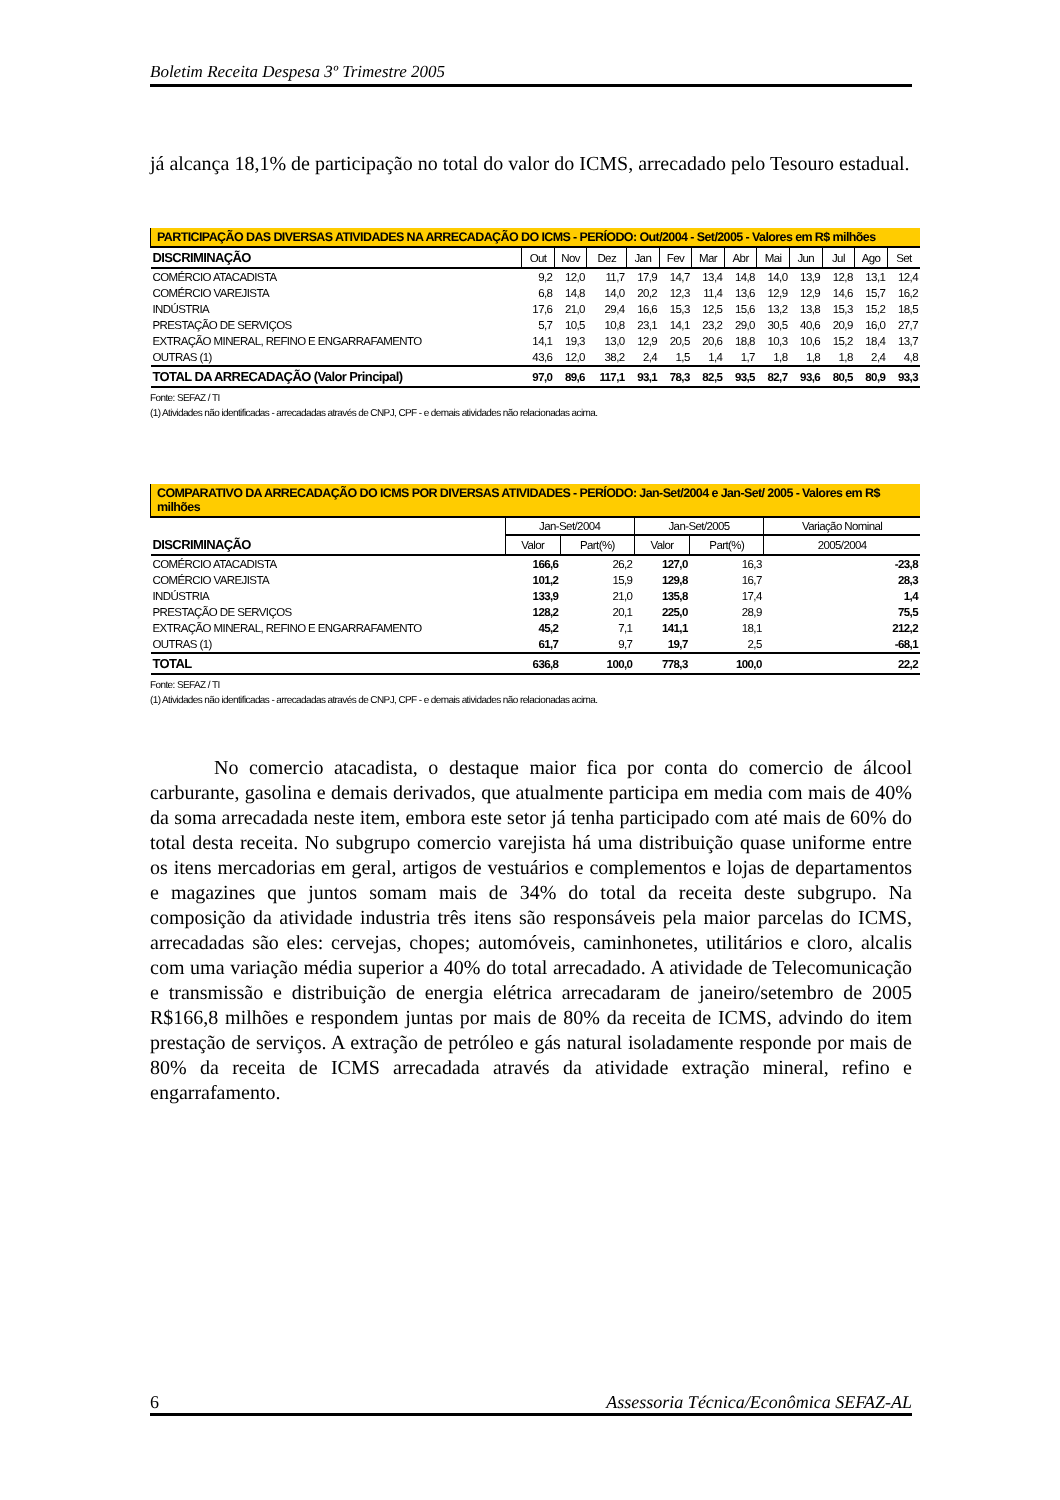Boletim Receita Despesa 3º Trimestre 2005
já alcança 18,1% de participação no total do valor do ICMS, arrecadado pelo Tesouro estadual.
| PARTICIPAÇÃO DAS DIVERSAS ATIVIDADES NA ARRECADAÇÃO DO ICMS - PERÍODO: Out/2004 - Set/2005 - Valores em R$ milhões | | | | | | | | | | | | |
| --- | --- | --- | --- | --- | --- | --- | --- | --- | --- | --- | --- | --- |
| DISCRIMINAÇÃO | Out | Nov | Dez | Jan | Fev | Mar | Abr | Mai | Jun | Jul | Ago | Set |
| COMÉRCIO ATACADISTA | 9,2 | 12,0 | 11,7 | 17,9 | 14,7 | 13,4 | 14,8 | 14,0 | 13,9 | 12,8 | 13,1 | 12,4 |
| COMÉRCIO VAREJISTA | 6,8 | 14,8 | 14,0 | 20,2 | 12,3 | 11,4 | 13,6 | 12,9 | 12,9 | 14,6 | 15,7 | 16,2 |
| INDÚSTRIA | 17,6 | 21,0 | 29,4 | 16,6 | 15,3 | 12,5 | 15,6 | 13,2 | 13,8 | 15,3 | 15,2 | 18,5 |
| PRESTAÇÃO DE SERVIÇOS | 5,7 | 10,5 | 10,8 | 23,1 | 14,1 | 23,2 | 29,0 | 30,5 | 40,6 | 20,9 | 16,0 | 27,7 |
| EXTRAÇÃO MINERAL, REFINO E ENGARRAFAMENTO | 14,1 | 19,3 | 13,0 | 12,9 | 20,5 | 20,6 | 18,8 | 10,3 | 10,6 | 15,2 | 18,4 | 13,7 |
| OUTRAS (1) | 43,6 | 12,0 | 38,2 | 2,4 | 1,5 | 1,4 | 1,7 | 1,8 | 1,8 | 1,8 | 2,4 | 4,8 |
| TOTAL DA ARRECADAÇÃO (Valor Principal) | 97,0 | 89,6 | 117,1 | 93,1 | 78,3 | 82,5 | 93,5 | 82,7 | 93,6 | 80,5 | 80,9 | 93,3 |
Fonte: SEFAZ / TI
(1) Atividades não identificadas - arrecadadas através de CNPJ, CPF - e demais atividades não relacionadas acima.
| COMPARATIVO DA ARRECADAÇÃO DO ICMS POR DIVERSAS ATIVIDADES - PERÍODO: Jan-Set/2004 e Jan-Set/ 2005 - Valores em R$ milhões | | | | | |
| --- | --- | --- | --- | --- | --- |
| | Jan-Set/2004 | | Jan-Set/2005 | | Variação Nominal |
| DISCRIMINAÇÃO | Valor | Part(%) | Valor | Part(%) | 2005/2004 |
| COMÉRCIO ATACADISTA | 166,6 | 26,2 | 127,0 | 16,3 | -23,8 |
| COMÉRCIO VAREJISTA | 101,2 | 15,9 | 129,8 | 16,7 | 28,3 |
| INDÚSTRIA | 133,9 | 21,0 | 135,8 | 17,4 | 1,4 |
| PRESTAÇÃO DE SERVIÇOS | 128,2 | 20,1 | 225,0 | 28,9 | 75,5 |
| EXTRAÇÃO MINERAL, REFINO E ENGARRAFAMENTO | 45,2 | 7,1 | 141,1 | 18,1 | 212,2 |
| OUTRAS (1) | 61,7 | 9,7 | 19,7 | 2,5 | -68,1 |
| TOTAL | 636,8 | 100,0 | 778,3 | 100,0 | 22,2 |
Fonte: SEFAZ / TI
(1) Atividades não identificadas - arrecadadas através de CNPJ, CPF - e demais atividades não relacionadas acima.
No comercio atacadista, o destaque maior fica por conta do comercio de álcool carburante, gasolina e demais derivados, que atualmente participa em media com mais de 40% da soma arrecadada neste item, embora este setor já tenha participado com até mais de 60% do total desta receita. No subgrupo comercio varejista há uma distribuição quase uniforme entre os itens mercadorias em geral, artigos de vestuários e complementos e lojas de departamentos e magazines que juntos somam mais de 34% do total da receita deste subgrupo. Na composição da atividade industria três itens são responsáveis pela maior parcelas do ICMS, arrecadadas são eles: cervejas, chopes; automóveis, caminhonetes, utilitários e cloro, alcalis com uma variação média superior a 40% do total arrecadado. A atividade de Telecomunicação e transmissão e distribuição de energia elétrica arrecadaram de janeiro/setembro de 2005 R$166,8 milhões e respondem juntas por mais de 80% da receita de ICMS, advindo do item prestação de serviços. A extração de petróleo e gás natural isoladamente responde por mais de 80% da receita de ICMS arrecadada através da atividade extração mineral, refino e engarrafamento.
6 Assessoria Técnica/Econômica SEFAZ-AL